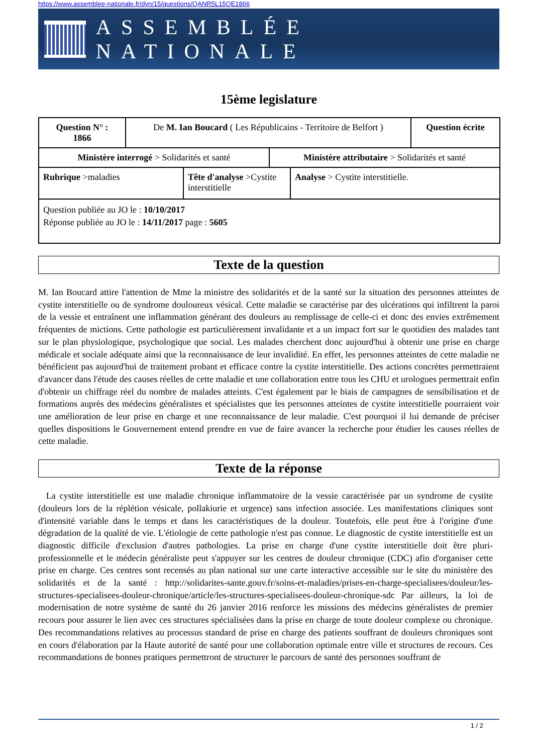https://www.assemblee-nationale.fr/dyn/15/questions/QANR5L15QE1866
ASSEMBLÉE NATIONALE
15ème legislature
| Question N° : 1866 | De M. Ian Boucard ( Les Républicains - Territoire de Belfort ) | Question écrite |
| Ministère interrogé > Solidarités et santé | Ministère attributaire > Solidarités et santé |
| Rubrique >maladies | Tête d'analyse >Cystite interstitielle | Analyse > Cystite interstitielle. |
| Question publiée au JO le : 10/10/2017 Réponse publiée au JO le : 14/11/2017 page : 5605 |
Texte de la question
M. Ian Boucard attire l'attention de Mme la ministre des solidarités et de la santé sur la situation des personnes atteintes de cystite interstitielle ou de syndrome douloureux vésical. Cette maladie se caractérise par des ulcérations qui infiltrent la paroi de la vessie et entraînent une inflammation générant des douleurs au remplissage de celle-ci et donc des envies extrêmement fréquentes de mictions. Cette pathologie est particulièrement invalidante et a un impact fort sur le quotidien des malades tant sur le plan physiologique, psychologique que social. Les malades cherchent donc aujourd'hui à obtenir une prise en charge médicale et sociale adéquate ainsi que la reconnaissance de leur invalidité. En effet, les personnes atteintes de cette maladie ne bénéficient pas aujourd'hui de traitement probant et efficace contre la cystite interstitielle. Des actions concrètes permettraient d'avancer dans l'étude des causes réelles de cette maladie et une collaboration entre tous les CHU et urologues permettrait enfin d'obtenir un chiffrage réel du nombre de malades atteints. C'est également par le biais de campagnes de sensibilisation et de formations auprès des médecins généralistes et spécialistes que les personnes atteintes de cystite interstitielle pourraient voir une amélioration de leur prise en charge et une reconnaissance de leur maladie. C'est pourquoi il lui demande de préciser quelles dispositions le Gouvernement entend prendre en vue de faire avancer la recherche pour étudier les causes réelles de cette maladie.
Texte de la réponse
La cystite interstitielle est une maladie chronique inflammatoire de la vessie caractérisée par un syndrome de cystite (douleurs lors de la réplétion vésicale, pollakiurie et urgence) sans infection associée. Les manifestations cliniques sont d'intensité variable dans le temps et dans les caractéristiques de la douleur. Toutefois, elle peut être à l'origine d'une dégradation de la qualité de vie. L'étiologie de cette pathologie n'est pas connue. Le diagnostic de cystite interstitielle est un diagnostic difficile d'exclusion d'autres pathologies. La prise en charge d'une cystite interstitielle doit être pluri-professionnelle et le médecin généraliste peut s'appuyer sur les centres de douleur chronique (CDC) afin d'organiser cette prise en charge. Ces centres sont recensés au plan national sur une carte interactive accessible sur le site du ministère des solidarités et de la santé : http://solidarites-sante.gouv.fr/soins-et-maladies/prises-en-charge-specialisees/douleur/les-structures-specialisees-douleur-chronique/article/les-structures-specialisees-douleur-chronique-sdc Par ailleurs, la loi de modernisation de notre système de santé du 26 janvier 2016 renforce les missions des médecins généralistes de premier recours pour assurer le lien avec ces structures spécialisées dans la prise en charge de toute douleur complexe ou chronique. Des recommandations relatives au processus standard de prise en charge des patients souffrant de douleurs chroniques sont en cours d'élaboration par la Haute autorité de santé pour une collaboration optimale entre ville et structures de recours. Ces recommandations de bonnes pratiques permettront de structurer le parcours de santé des personnes souffrant de
1 / 2